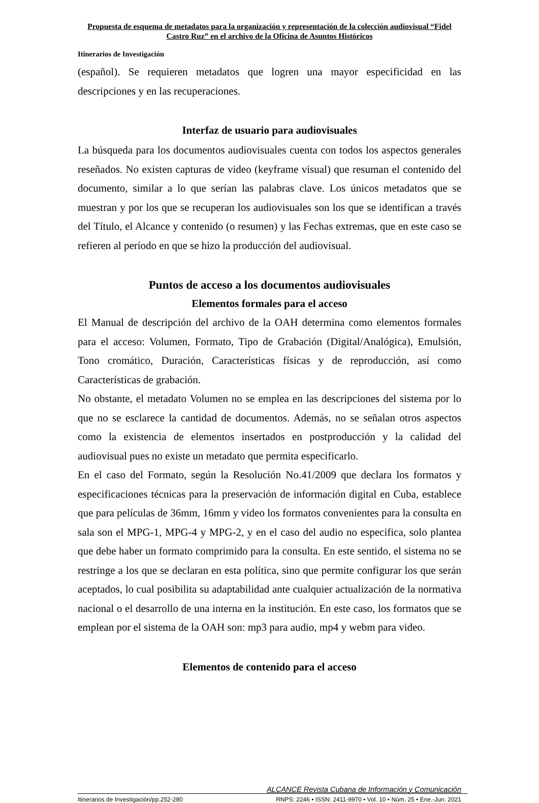Propuesta de esquema de metadatos para la organización y representación de la colección audiovisual “Fidel Castro Ruz” en el archivo de la Oficina de Asuntos Históricos
Itinerarios de Investigación
(español). Se requieren metadatos que logren una mayor especificidad en las descripciones y en las recuperaciones.
Interfaz de usuario para audiovisuales
La búsqueda para los documentos audiovisuales cuenta con todos los aspectos generales reseñados. No existen capturas de video (keyframe visual) que resuman el contenido del documento, similar a lo que serían las palabras clave. Los únicos metadatos que se muestran y por los que se recuperan los audiovisuales son los que se identifican a través del Título, el Alcance y contenido (o resumen) y las Fechas extremas, que en este caso se refieren al período en que se hizo la producción del audiovisual.
Puntos de acceso a los documentos audiovisuales
Elementos formales para el acceso
El Manual de descripción del archivo de la OAH determina como elementos formales para el acceso: Volumen, Formato, Tipo de Grabación (Digital/Analógica), Emulsión, Tono cromático, Duración, Características físicas y de reproducción, así como Características de grabación.
No obstante, el metadato Volumen no se emplea en las descripciones del sistema por lo que no se esclarece la cantidad de documentos. Además, no se señalan otros aspectos como la existencia de elementos insertados en postproducción y la calidad del audiovisual pues no existe un metadato que permita especificarlo.
En el caso del Formato, según la Resolución No.41/2009 que declara los formatos y especificaciones técnicas para la preservación de información digital en Cuba, establece que para películas de 36mm, 16mm y video los formatos convenientes para la consulta en sala son el MPG-1, MPG-4 y MPG-2, y en el caso del audio no especifica, solo plantea que debe haber un formato comprimido para la consulta. En este sentido, el sistema no se restringe a los que se declaran en esta política, sino que permite configurar los que serán aceptados, lo cual posibilita su adaptabilidad ante cualquier actualización de la normativa nacional o el desarrollo de una interna en la institución. En este caso, los formatos que se emplean por el sistema de la OAH son: mp3 para audio, mp4 y webm para video.
Elementos de contenido para el acceso
ALCANCE Revista Cubana de Información y Comunicación
Itinerarios de Investigación/pp.252-280 RNPS: 2246 • ISSN: 2411-9970 • Vol. 10 • Núm. 25 • Ene.-Jun. 2021